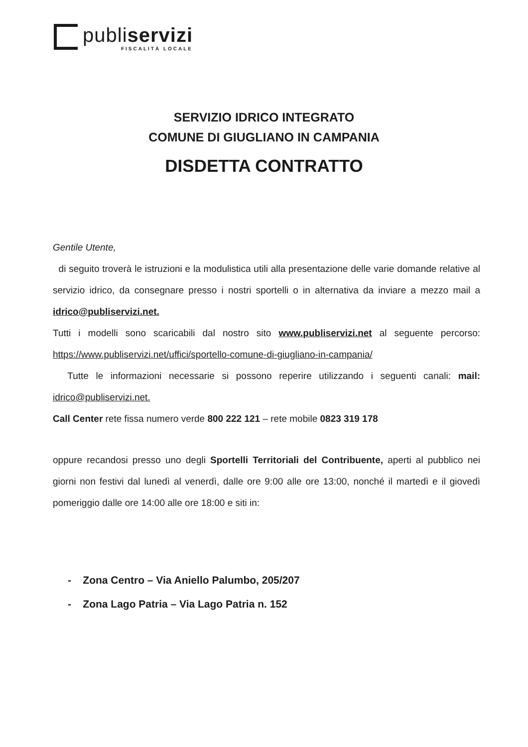publiservizi
FISCALITÀ LOCALE
SERVIZIO IDRICO INTEGRATO
COMUNE DI GIUGLIANO IN CAMPANIA
DISDETTA CONTRATTO
Gentile Utente,
di seguito troverà le istruzioni e la modulistica utili alla presentazione delle varie domande relative al servizio idrico, da consegnare presso i nostri sportelli o in alternativa da inviare a mezzo mail a idrico@publiservizi.net.
Tutti i modelli sono scaricabili dal nostro sito www.publiservizi.net al seguente percorso: https://www.publiservizi.net/uffici/sportello-comune-di-giugliano-in-campania/
Tutte le informazioni necessarie si possono reperire utilizzando i seguenti canali: mail: idrico@publiservizi.net.
Call Center rete fissa numero verde 800 222 121 – rete mobile 0823 319 178
oppure recandosi presso uno degli Sportelli Territoriali del Contribuente, aperti al pubblico nei giorni non festivi dal lunedì al venerdì, dalle ore 9:00 alle ore 13:00, nonché il martedì e il giovedì pomeriggio dalle ore 14:00 alle ore 18:00 e siti in:
- Zona Centro – Via Aniello Palumbo, 205/207
- Zona Lago Patria – Via Lago Patria n. 152